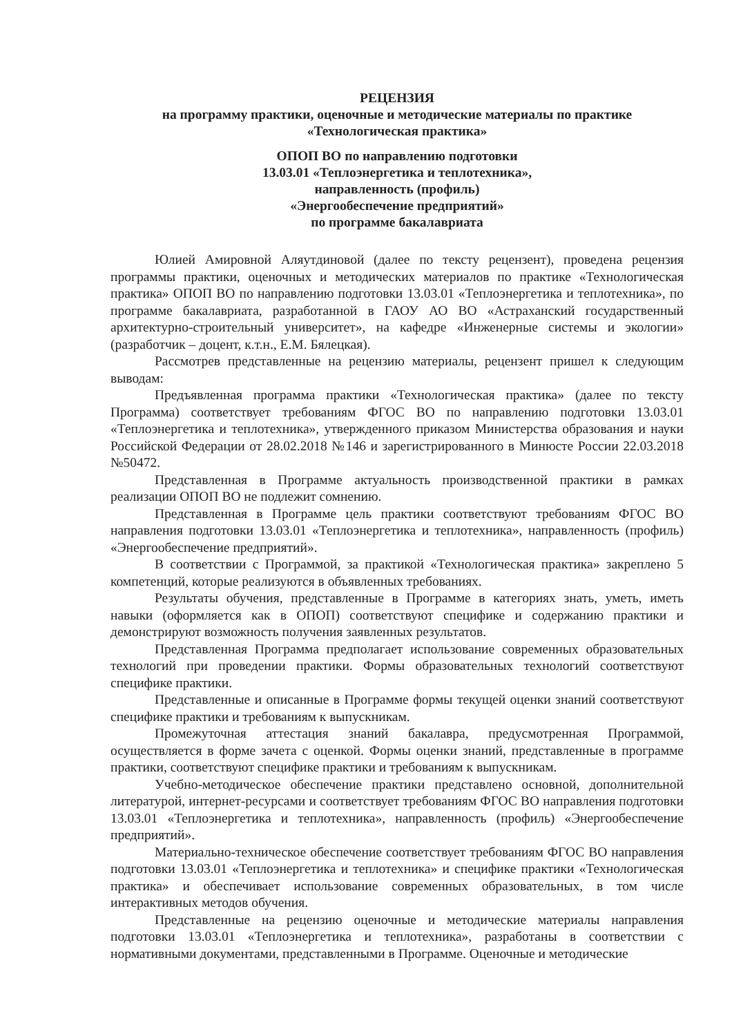РЕЦЕНЗИЯ
на программу практики, оценочные и методические материалы по практике
«Технологическая практика»
ОПОП ВО по направлению подготовки
13.03.01 «Теплоэнергетика и теплотехника»,
направленность (профиль)
«Энергообеспечение предприятий»
по программе бакалавриата
Юлией Амировной Аляутдиновой (далее по тексту рецензент), проведена рецензия программы практики, оценочных и методических материалов по практике «Технологическая практика» ОПОП ВО по направлению подготовки 13.03.01 «Теплоэнергетика и теплотехника», по программе бакалавриата, разработанной в ГАОУ АО ВО «Астраханский государственный архитектурно-строительный университет», на кафедре «Инженерные системы и экологии» (разработчик – доцент, к.т.н., Е.М. Бялецкая).
Рассмотрев представленные на рецензию материалы, рецензент пришел к следующим выводам:
Предъявленная программа практики «Технологическая практика» (далее по тексту Программа) соответствует требованиям ФГОС ВО по направлению подготовки 13.03.01 «Теплоэнергетика и теплотехника», утвержденного приказом Министерства образования и науки Российской Федерации от 28.02.2018 №146 и зарегистрированного в Минюсте России 22.03.2018 №50472.
Представленная в Программе актуальность производственной практики в рамках реализации ОПОП ВО не подлежит сомнению.
Представленная в Программе цель практики соответствуют требованиям ФГОС ВО направления подготовки 13.03.01 «Теплоэнергетика и теплотехника», направленность (профиль) «Энергообеспечение предприятий».
В соответствии с Программой, за практикой «Технологическая практика» закреплено 5 компетенций, которые реализуются в объявленных требованиях.
Результаты обучения, представленные в Программе в категориях знать, уметь, иметь навыки (оформляется как в ОПОП) соответствуют специфике и содержанию практики и демонстрируют возможность получения заявленных результатов.
Представленная Программа предполагает использование современных образовательных технологий при проведении практики. Формы образовательных технологий соответствуют специфике практики.
Представленные и описанные в Программе формы текущей оценки знаний соответствуют специфике практики и требованиям к выпускникам.
Промежуточная аттестация знаний бакалавра, предусмотренная Программой, осуществляется в форме зачета с оценкой. Формы оценки знаний, представленные в программе практики, соответствуют специфике практики и требованиям к выпускникам.
Учебно-методическое обеспечение практики представлено основной, дополнительной литературой, интернет-ресурсами и соответствует требованиям ФГОС ВО направления подготовки 13.03.01 «Теплоэнергетика и теплотехника», направленность (профиль) «Энергообеспечение предприятий».
Материально-техническое обеспечение соответствует требованиям ФГОС ВО направления подготовки 13.03.01 «Теплоэнергетика и теплотехника» и специфике практики «Технологическая практика» и обеспечивает использование современных образовательных, в том числе интерактивных методов обучения.
Представленные на рецензию оценочные и методические материалы направления подготовки 13.03.01 «Теплоэнергетика и теплотехника», разработаны в соответствии с нормативными документами, представленными в Программе. Оценочные и методические